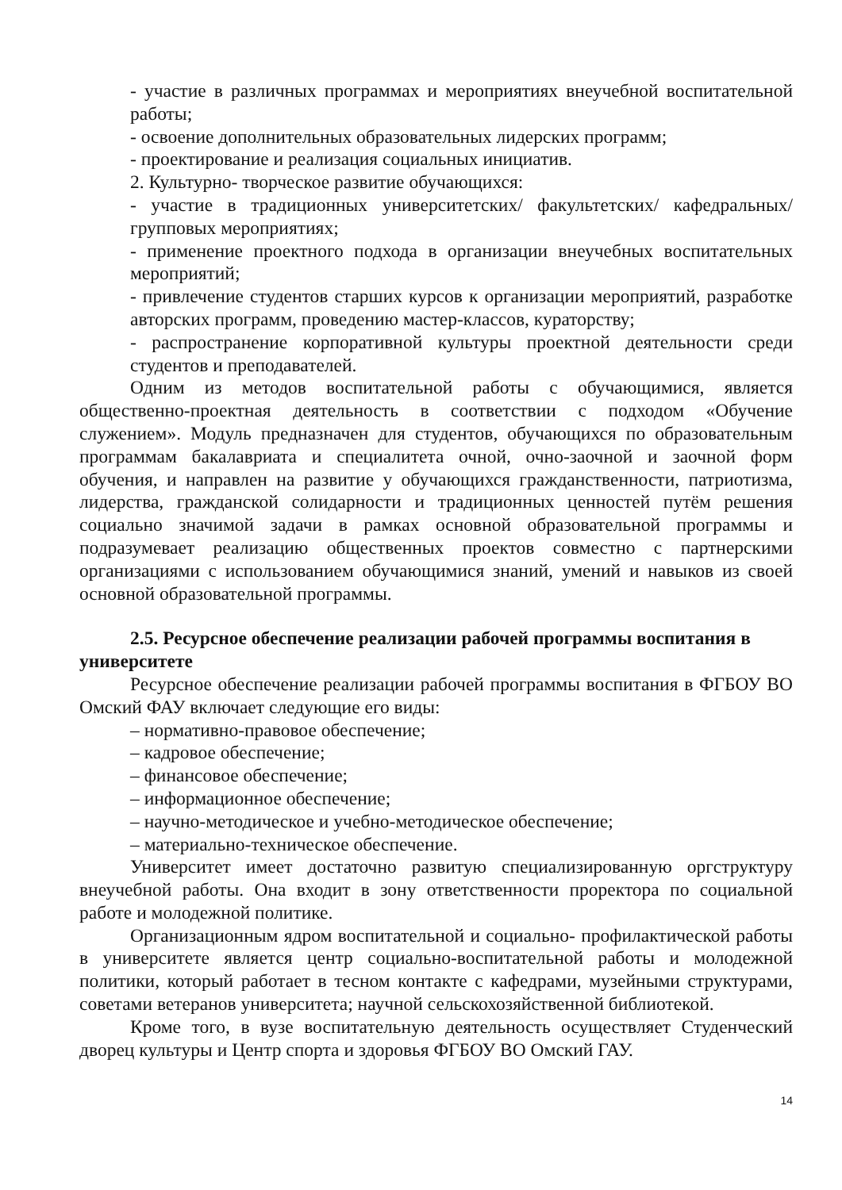- участие в различных программах и мероприятиях внеучебной воспитательной работы;
- освоение дополнительных образовательных лидерских программ;
- проектирование и реализация социальных инициатив.
2. Культурно- творческое развитие обучающихся:
- участие в традиционных университетских/ факультетских/ кафедральных/ групповых мероприятиях;
- применение проектного подхода в организации внеучебных воспитательных мероприятий;
- привлечение студентов старших курсов к организации мероприятий, разработке авторских программ, проведению мастер-классов, кураторству;
- распространение корпоративной культуры проектной деятельности среди студентов и преподавателей.
Одним из методов воспитательной работы с обучающимися, является общественно-проектная деятельность в соответствии с подходом «Обучение служением». Модуль предназначен для студентов, обучающихся по образовательным программам бакалавриата и специалитета очной, очно-заочной и заочной форм обучения, и направлен на развитие у обучающихся гражданственности, патриотизма, лидерства, гражданской солидарности и традиционных ценностей путём решения социально значимой задачи в рамках основной образовательной программы и подразумевает реализацию общественных проектов совместно с партнерскими организациями с использованием обучающимися знаний, умений и навыков из своей основной образовательной программы.
2.5. Ресурсное обеспечение реализации рабочей программы воспитания в университете
Ресурсное обеспечение реализации рабочей программы воспитания в ФГБОУ ВО Омский ФАУ включает следующие его виды:
– нормативно-правовое обеспечение;
– кадровое обеспечение;
– финансовое обеспечение;
– информационное обеспечение;
– научно-методическое и учебно-методическое обеспечение;
– материально-техническое обеспечение.
Университет имеет достаточно развитую специализированную оргструктуру внеучебной работы. Она входит в зону ответственности проректора по социальной работе и молодежной политике.
Организационным ядром воспитательной и социально- профилактической работы в университете является центр социально-воспитательной работы и молодежной политики, который работает в тесном контакте с кафедрами, музейными структурами, советами ветеранов университета; научной сельскохозяйственной библиотекой.
Кроме того, в вузе воспитательную деятельность осуществляет Студенческий дворец культуры и Центр спорта и здоровья ФГБОУ ВО Омский ГАУ.
14